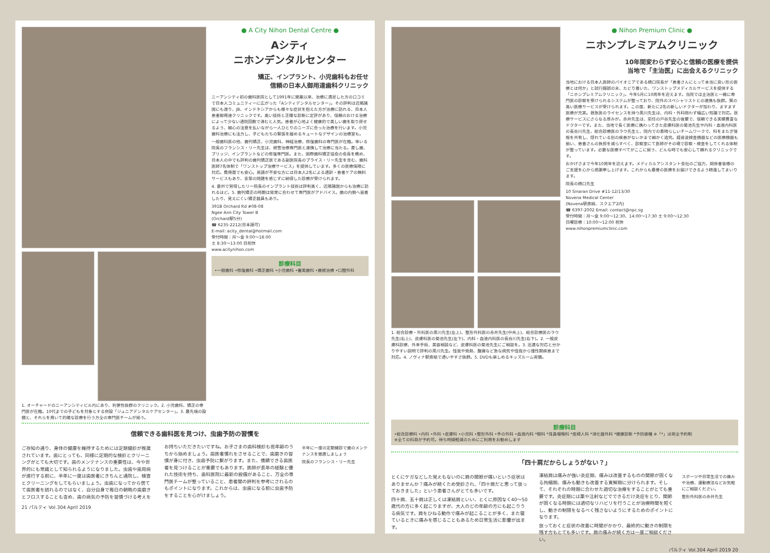1. オーチャードのニーアンシティビル内にあり、利便性抜群のクリニック。2. 小児歯科、矯正の専門医が在籍。10代までの子どもを対象とする併設「ジュニアデンタルケアセンター」。3. 最先端の設備と、それらを用いて的確な診療を行う万全の専門医チームが揃う。
● A City Nihon Dental Centre ●
Aシティ
ニホンデンタルセンター
矯正、インプラント、小児歯科もお任せ
信頼の日本人御用達歯科クリニック
ニーアンシティ初の歯科医院として1991年に開業以来、治療に満足した方の口コミで日本人コミュニティーに広がった「Aシティデンタルセンター」。その評判は近隣諸国にも渡り、JB、インドネシアからも様々な症状を抱えた方が治療に訪れる、日本人患者御用達クリニックです。高い技術と正確な診断に定評があり、信頼のおける治療によって少ない通院回数で済むと人気。患者が心地よく健康的で美しい歯を取り戻せるよう、細心の注意を払いながら一人ひとりのニーズに合った治療を行います。小児歯科治療にも注力し、子どもたちの緊張を緩めるキュートなデザインの治療室も。
一般歯科医の他、歯列矯正、小児歯科、神経治療、修復歯科の専門医が在籍。率いる院長のフランシス・リー先生は、根管治療専門医と連携して治療に当たる。差し歯、ブリッジ、インプラントなどの修復専門医。また、国際歯科矯正協会の会長を務め、日本人の中でも評判の歯列矯正医である副医院長のプライス・リー先生を含む、歯科医師7名体制で「ワンストップ治療サービス」を提供しています。多くの医療保険に対応。費用面でも安心。英語が不安な方には日本人2名による通訳・患者ケアの無料サービスもあり、言葉の問題を感じずに納得した診療が受けられます。
4. 豪州で習得したリー院長のインプラント技術は評判高く、近隣諸国からも治療に訪れるほど。5. 歯列矯正の時期は発育に合わせて専門医がアドバイス。歯の内側へ装着したり、見えにくい矯正器具もあり。
391B Orchard Rd #08-08
Ngee Ann City Tower B
(Orchard駅5分)
☎ 6235-2212(日本語可)
E-mail: acity_dental@hotmail.com
受付時間：月〜金 9:00〜18:00
土 8:30〜13:00 日祝休
www.acitynihon.com
診療科目
•一般歯科 •修復歯科 •矯正歯科 •小児歯科 •審美歯科 •歯根治療 •口腔外科
信頼できる歯科医を見つけ、虫歯予防の習慣を
ご存知の通り、身体の健康を維持するためには定期健診が推奨されています。歯にとっても、同様に定期的な検診とクリーニングがとても大切です。歯のメンテナンスの重要性は、今や世界的にも常識として知られるようになりました。虫歯や歯周病が進行する前に、半年に一度は歯医者にきちんと通院し、検査とクリーニングをしてもらいましょう。虫歯になってから慌てて歯医者を訪れるのではなく、自分自身で毎日の朝晩の歯磨きとフロスすることも含め、歯の病気の予防を習慣づける考えをお持ちいただきたいですね。お子さまの歯科検診も低年齢のうちから始めましょう。歯医者慣れをさせることで、歯磨きの習慣が身に付き、虫歯予防に繋がります。また、信頼できる歯医者を見つけることが重要でもあります。医師が長年の経験と優れた技術を持ち、歯科医院に最新の設備があること、万全の専門医チームが整っていること、患者間の評判を参考にされるのもポイントになります。これからは、虫歯になる前に虫歯予防をすることを心がけましょう。
半年に一度の定期健診で歯のメンテナンスを徹底しましょう
院長のフランシス・リー先生
21 パルティ Vol.304 April 2019
1. 総合診療・外科医の黒川先生(左上)、整形外科医の赤井先生(中央上)、総合診療医のラウ先生(右上)、皮膚科医の菊池先生(左下)、内科・血液内科医の長谷川先生(右下)。2. 一般皮膚科診療、外来手術、美容相談など、皮膚科医の菊池先生にご相談を。3. 迅速な対応と分かりやすい説明で評判の黒川先生。怪我や発熱、腹痛など急な病気や怪我から慢性期疾患まで対応。4. ノヴィナ駅直結で通いやすさ抜群。5. DVDも楽しめるキッズルーム完備。
● Nihon Premium Clinic ●
ニホンプレミアムクリニック
10年間変わらず安心と信頼の医療を提供
当地で「主治医」に出会えるクリニック
当地における日本人医師のパイオニアである橋口院長が「患者さんにとって本当に良い形の医療とは何か」と試行錯誤の末、たどり着いた、ワンストップメディカルサービスを提供する「ニホンプレミアムクリニック」。今年5月に10周年を迎えます。当院では主治医と一緒に専門医の診察を受けられるシステムが整っており、院外のスペシャリストとの連携も抜群。質の高い医療サービスが受けられます。この度、新たに2名の新しいドクターが加わり、ますます医療が充実。救急医のライセンスを持つ黒川先生は、内科・外科問わず幅広い知識で対応。医療サービスにさらなる厚みが。赤井先生は、前任の戸谷先生の後輩で、信頼できる実績豊富なドクターです。また、当地で長く医療に携わってきた皮膚科医の菊池先生や内科・血液内科医の長谷川先生、総合診療医のラウ先生と、院内での素晴らしいチームワークで、科をまたぎ情報を共有し、隠れている別の疾患がないかまで細かく追究。超音波検査機器などの医療機器も揃い、患者さんの負担を減らすべく、診察室にて医師がその場で診察・検査をしてくれる体制が整っています。必要な医療すべてがここに揃う、どんな時でも安心して頼れるクリニックです。
おかげさまで今年10周年を迎えます。メディカルアシスタント会社のご協力、関係者皆様のご支援を心から感謝申し上げます。これからも最善の医療をお届けできるよう精進してまいります。
院長の橋口先生
10 Sinaran Drive #11-12/13/30
Novena Medical Center
(Novena駅直結、スクエア2内)
☎ 6397-2002 Email: contact@npc.sg
受付時間：月〜金 9:00〜12:30、14:00〜17:30 土 9:00〜12:30
日曜診療：10:00〜12:00 祝休
www.nihonpremiumclinic.com
診療科目
•総合診療科 •内科 •外科 •皮膚科 •小児科 •整形外科 •手の外科 •血液内科 *眼科 *耳鼻咽喉科 *産婦人科 *消化器外科 *健康診断 *予防接種 ※「*」は完全予約制
※全ての科目が予約可。待ち時間軽減のためにご利用をお勧めします
「四十肩だからしょうがない？」
とくにケガなどした覚えもないのに肩の関節が痛いという症状はありませんか？痛みが続くため受診され、「四十肩だと思って放っておきました」という患者さんがとても多いです。
四十肩、五十肩は正しくは凍結肩といい、とくに原因なく40〜50歳代の方に多く起こりますが、大人のどの年齢の方にも起こりうる病気です。肩をひねる動作で痛みが起こることが多く、また寝ているときに痛みを感じることもあるため日常生活に影響が出ます。
凍結肩は痛みが強い炎症期、痛みは改善するものの関節が固くなる拘縮期、痛みも動きも改善する寛解期に分けられます。そして、それぞれの時期に合わせた適切な治療をすることがとても重要です。炎症期には薬や注射などでできるだけ炎症をとり、関節が固くなる時期には適切なリハビリを行うことが治療時間を短くし、動きの制限をなるべく残さないようにするためのポイントになります。
放っておくと症状の改善に時間がかかり、最終的に動きの制限を残す方もとても多いです。肩の痛みが続く方は一度ご相談ください。
スポーツや日常生活での痛みや治療、運動療法などお気軽にご相談ください。
整形外科医の赤井先生
パルティ Vol.304 April 2019 20